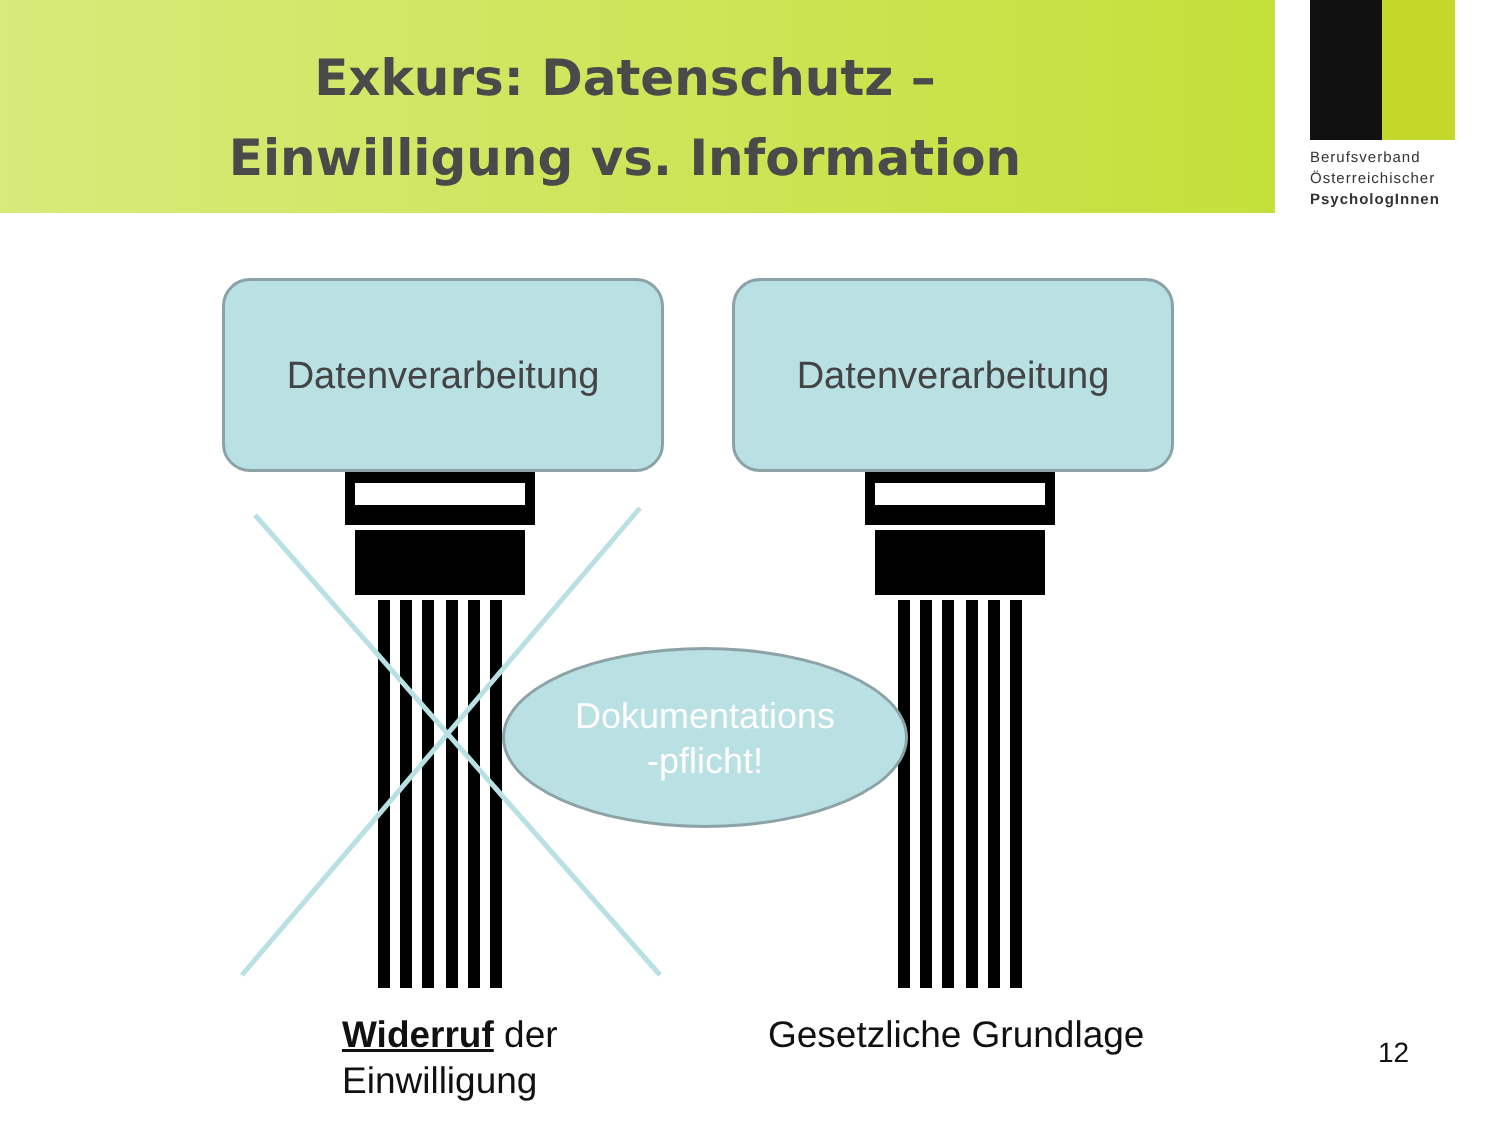Exkurs: Datenschutz –
Einwilligung vs. Information
Berufsverband
Österreichischer
PsychologInnen
Datenverarbeitung Datenverarbeitung
Dokumentations
-pflicht!
Widerruf der
Einwilligung
Gesetzliche Grundlage 12